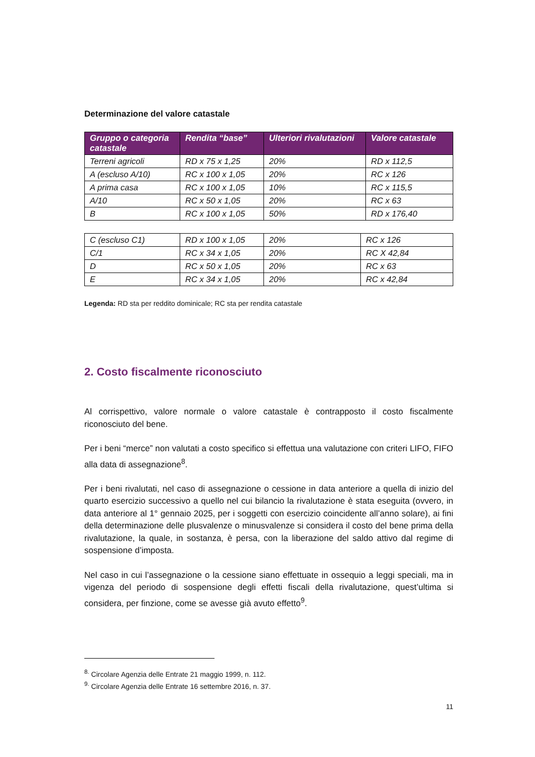Determinazione del valore catastale
| Gruppo o categoria catastale | Rendita “base” | Ulteriori rivalutazioni | Valore catastale |
| --- | --- | --- | --- |
| Terreni agricoli | RD x 75 x 1,25 | 20% | RD x 112,5 |
| A (escluso A/10) | RC x 100 x 1,05 | 20% | RC x 126 |
| A prima casa | RC x 100 x 1,05 | 10% | RC x 115,5 |
| A/10 | RC x 50 x 1,05 | 20% | RC x 63 |
| B | RC x 100 x 1,05 | 50% | RD x 176,40 |
| C (escluso C1) | RD x 100 x 1,05 | 20% | RC x 126 |
| C/1 | RC x 34 x 1,05 | 20% | RC X 42,84 |
| D | RC x 50 x 1,05 | 20% | RC x 63 |
| E | RC x 34 x 1,05 | 20% | RC x 42,84 |
Legenda: RD sta per reddito dominicale; RC sta per rendita catastale
2. Costo fiscalmente riconosciuto
Al corrispettivo, valore normale o valore catastale è contrapposto il costo fiscalmente riconosciuto del bene.
Per i beni “merce” non valutati a costo specifico si effettua una valutazione con criteri LIFO, FIFO alla data di assegnazione<sup>8</sup>.
Per i beni rivalutati, nel caso di assegnazione o cessione in data anteriore a quella di inizio del quarto esercizio successivo a quello nel cui bilancio la rivalutazione è stata eseguita (ovvero, in data anteriore al 1° gennaio 2025, per i soggetti con esercizio coincidente all’anno solare), ai fini della determinazione delle plusvalenze o minusvalenze si considera il costo del bene prima della rivalutazione, la quale, in sostanza, è persa, con la liberazione del saldo attivo dal regime di sospensione d’imposta.
Nel caso in cui l’assegnazione o la cessione siano effettuate in ossequio a leggi speciali, ma in vigenza del periodo di sospensione degli effetti fiscali della rivalutazione, quest’ultima si considera, per finzione, come se avesse già avuto effetto<sup>9</sup>.
<sup>8.</sup> Circolare Agenzia delle Entrate 21 maggio 1999, n. 112.
<sup>9.</sup> Circolare Agenzia delle Entrate 16 settembre 2016, n. 37.
11